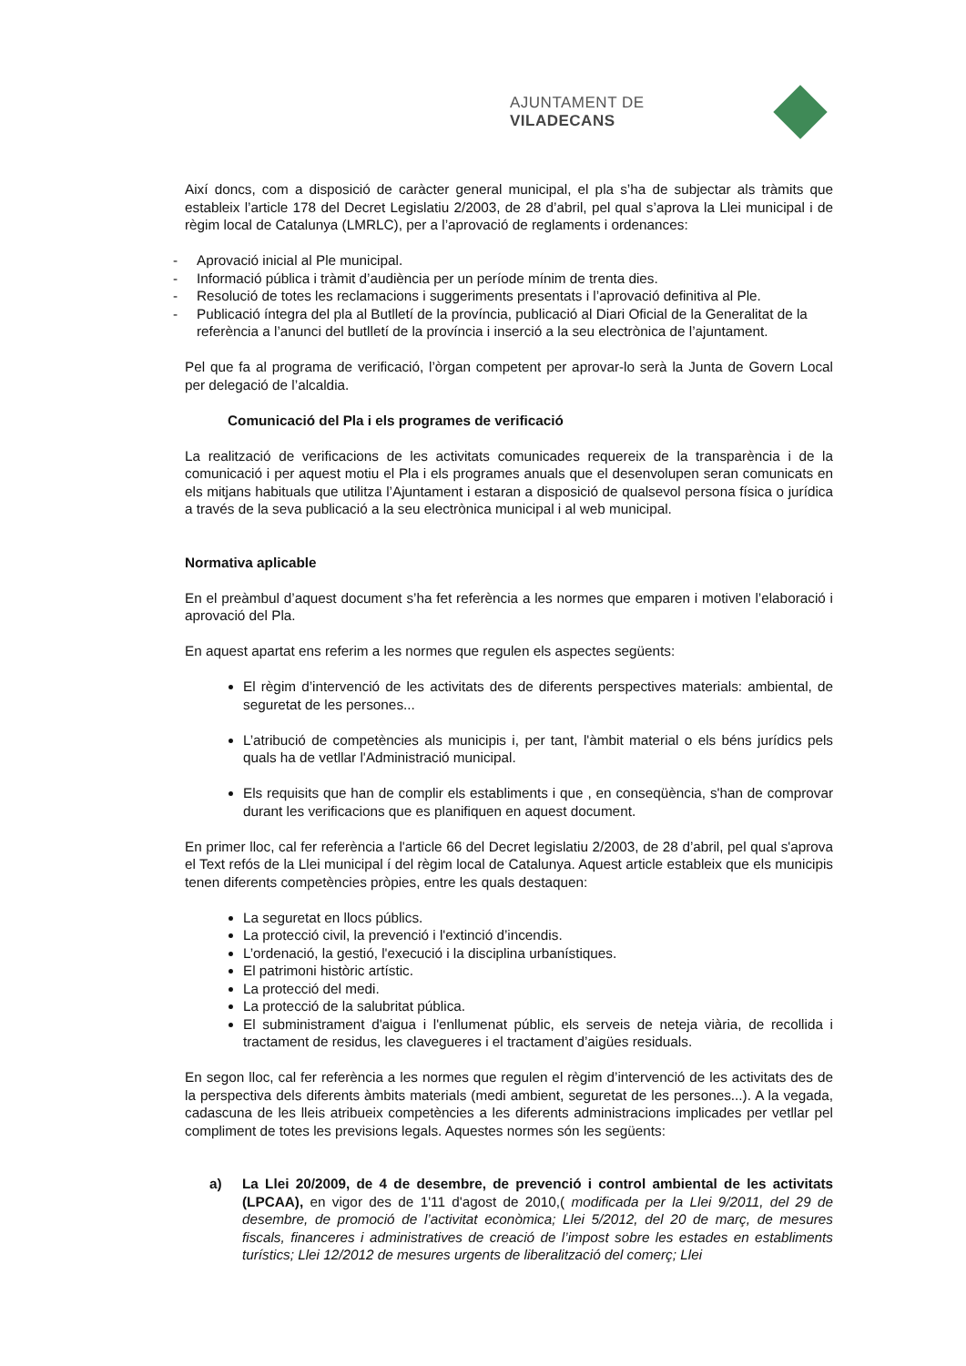AJUNTAMENT DE VILADECANS
Així doncs, com a disposició de caràcter general municipal, el pla s’ha de subjectar als tràmits que estableix l’article 178 del Decret Legislatiu 2/2003, de 28 d’abril, pel qual s’aprova la Llei municipal i de règim local de Catalunya (LMRLC), per a l’aprovació de reglaments i ordenances:
- Aprovació inicial al Ple municipal.
- Informació pública i tràmit d’audiència per un període mínim de trenta dies.
- Resolució de totes les reclamacions i suggeriments presentats i l’aprovació definitiva al Ple.
- Publicació íntegra del pla al Butlletí de la província, publicació al Diari Oficial de la Generalitat de la referència a l’anunci del butlletí de la província i inserció a la seu electrònica de l’ajuntament.
Pel que fa al programa de verificació, l’òrgan competent per aprovar-lo serà la Junta de Govern Local per delegació de l’alcaldia.
Comunicació del Pla i els programes de verificació
La realització de verificacions de les activitats comunicades requereix de la transparència i de la comunicació i per aquest motiu el Pla i els programes anuals que el desenvolupen seran comunicats en els mitjans habituals que utilitza l’Ajuntament i estaran a disposició de qualsevol persona física o jurídica a través de la seva publicació a la seu electrònica municipal i al web municipal.
Normativa aplicable
En el preàmbul d’aquest document s’ha fet referència a les normes que emparen i motiven l’elaboració i aprovació del Pla.
En aquest apartat ens referim a les normes que regulen els aspectes següents:
El règim d’intervenció de les activitats des de diferents perspectives materials: ambiental, de seguretat de les persones...
L’atribució de competències als municipis i, per tant, l'àmbit material o els béns jurídics pels quals ha de vetllar l'Administració municipal.
Els requisits que han de complir els establiments i que , en conseqüència, s'han de comprovar durant les verificacions que es planifiquen en aquest document.
En primer lloc, cal fer referència a l'article 66 del Decret legislatiu 2/2003, de 28 d’abril, pel qual s'aprova el Text refós de la Llei municipal í del règim local de Catalunya. Aquest article estableix que els municipis tenen diferents competències pròpies, entre les quals destaquen:
La seguretat en llocs públics.
La protecció civil, la prevenció i l'extinció d’incendis.
L’ordenació, la gestió, l'execució i la disciplina urbanístiques.
El patrimoni històric artístic.
La protecció del medi.
La protecció de la salubritat pública.
El subministrament d'aigua i l'enllumenat públic, els serveis de neteja viària, de recollida i tractament de residus, les clavegueres i el tractament d’aigües residuals.
En segon lloc, cal fer referència a les normes que regulen el règim d’intervenció de les activitats des de la perspectiva dels diferents àmbits materials (medi ambient, seguretat de les persones...). A la vegada, cadascuna de les lleis atribueix competències a les diferents administracions implicades per vetllar pel compliment de totes les previsions legals. Aquestes normes són les següents:
a) La Llei 20/2009, de 4 de desembre, de prevenció i control ambiental de les activitats (LPCAA), en vigor des de 1'11 d'agost de 2010,( modificada per la Llei 9/2011, del 29 de desembre, de promoció de l’activitat econòmica; Llei 5/2012, del 20 de març, de mesures fiscals, financeres i administratives de creació de l’impost sobre les estades en establiments turístics; Llei 12/2012 de mesures urgents de liberalització del comerç; Llei